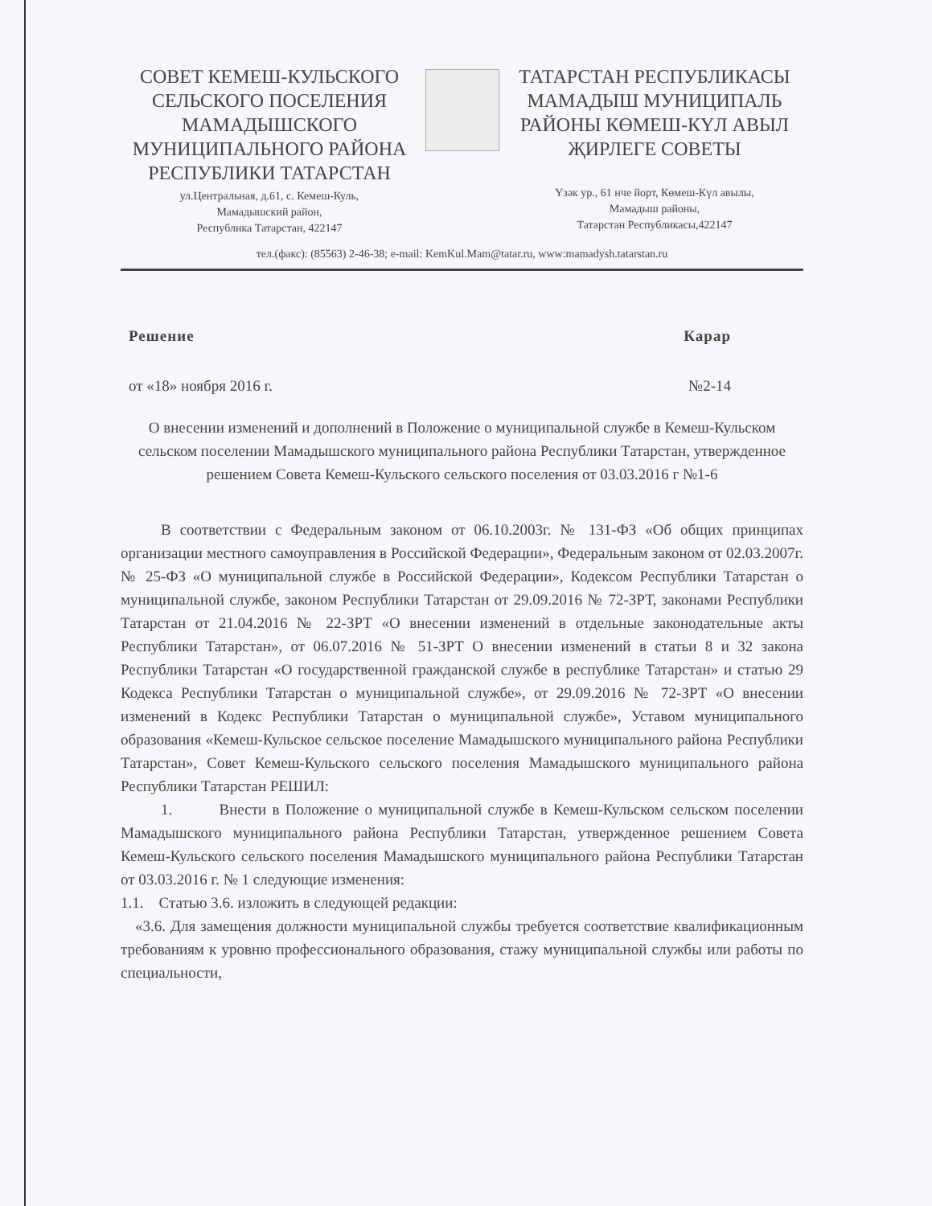СОВЕТ КЕМЕШ-КУЛЬСКОГО СЕЛЬСКОГО ПОСЕЛЕНИЯ МАМАДЫШСКОГО МУНИЦИПАЛЬНОГО РАЙОНА РЕСПУБЛИКИ ТАТАРСТАН
ул.Центральная, д.61, с. Кемеш-Куль,
Мамадышский район,
Республика Татарстан, 422147
ТАТАРСТАН РЕСПУБЛИКАСЫ МАМАДЫШ МУНИЦИПАЛЬ РАЙОНЫ КӨМЕШ-КҮЛ АВЫЛ ҖИРЛЕГЕ СОВЕТЫ
Үзәк ур., 61 нче йорт, Көмеш-Күл авылы,
Мамадыш районы,
Татарстан Республикасы,422147
тел.(факс): (85563) 2-46-38; e-mail: KemKul.Mam@tatar.ru, www:mamadysh.tatarstan.ru
Решение Карар
от «18» ноября 2016 г. №2-14
О внесении изменений и дополнений в Положение о муниципальной службе в Кемеш-Кульском сельском поселении Мамадышского муниципального района Республики Татарстан, утвержденное решением Совета Кемеш-Кульского сельского поселения от 03.03.2016 г №1-6
В соответствии с Федеральным законом от 06.10.2003г. № 131-ФЗ «Об общих принципах организации местного самоуправления в Российской Федерации», Федеральным законом от 02.03.2007г. № 25-ФЗ «О муниципальной службе в Российской Федерации», Кодексом Республики Татарстан о муниципальной службе, законом Республики Татарстан от 29.09.2016 № 72-ЗРТ, законами Республики Татарстан от 21.04.2016 № 22-ЗРТ «О внесении изменений в отдельные законодательные акты Республики Татарстан», от 06.07.2016 № 51-ЗРТ О внесении изменений в статьи 8 и 32 закона Республики Татарстан «О государственной гражданской службе в республике Татарстан» и статью 29 Кодекса Республики Татарстан о муниципальной службе», от 29.09.2016 № 72-ЗРТ «О внесении изменений в Кодекс Республики Татарстан о муниципальной службе», Уставом муниципального образования «Кемеш-Кульское сельское поселение Мамадышского муниципального района Республики Татарстан», Совет Кемеш-Кульского сельского поселения Мамадышского муниципального района Республики Татарстан РЕШИЛ:
1. Внести в Положение о муниципальной службе в Кемеш-Кульском сельском поселении Мамадышского муниципального района Республики Татарстан, утвержденное решением Совета Кемеш-Кульского сельского поселения Мамадышского муниципального района Республики Татарстан от 03.03.2016 г. № 1 следующие изменения:
1.1. Статью 3.6. изложить в следующей редакции:
«3.6. Для замещения должности муниципальной службы требуется соответствие квалификационным требованиям к уровню профессионального образования, стажу муниципальной службы или работы по специальности,